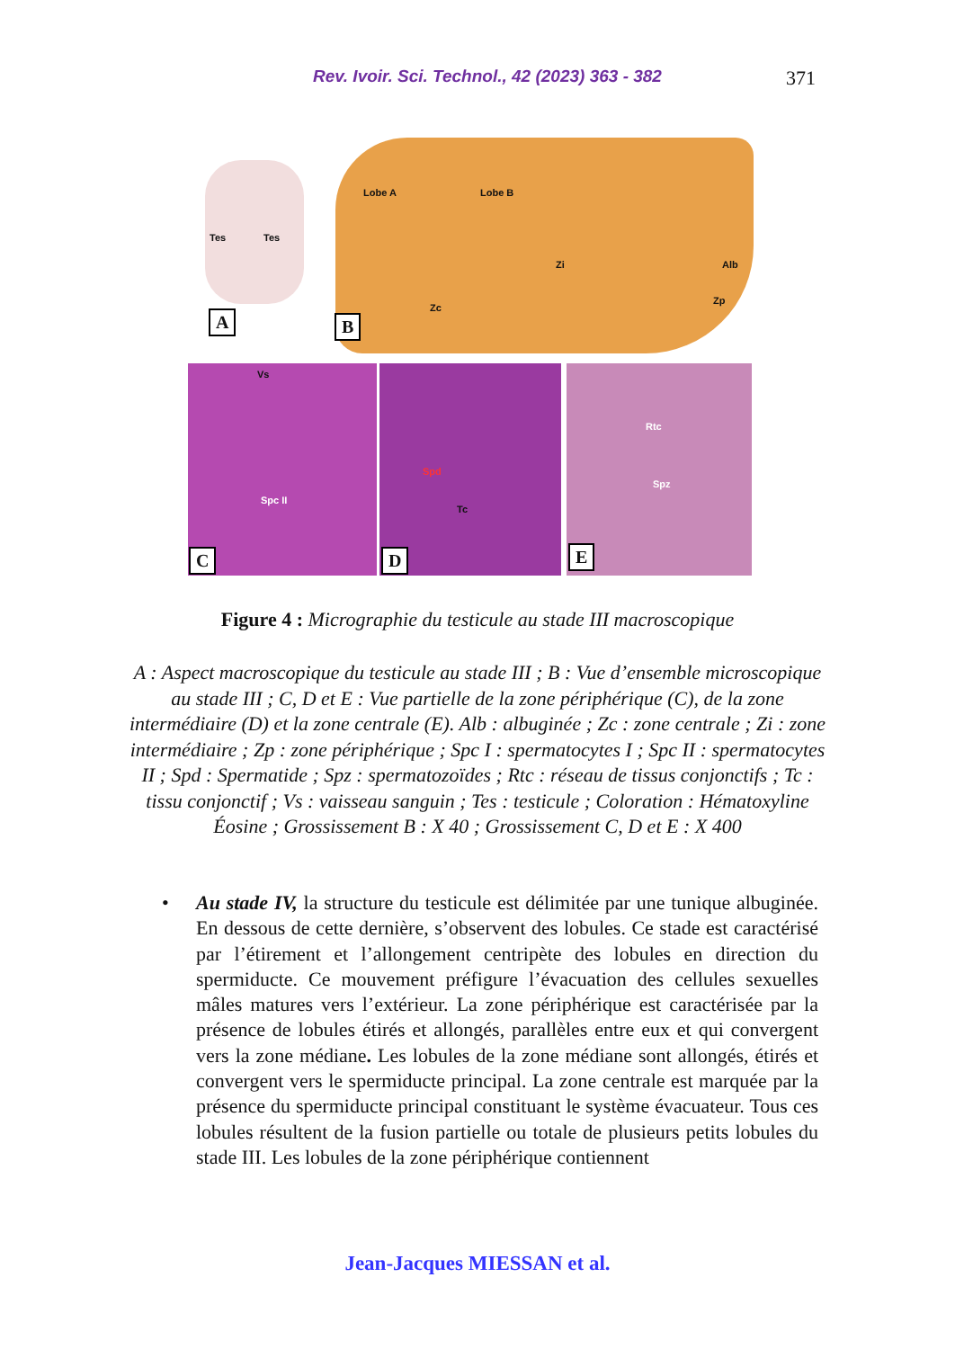Rev. Ivoir. Sci. Technol., 42 (2023) 363 - 382 371
Tes Tes
A
Lobe A Lobe B
Zi Alb
Zc
Zp
B
Vs
Spc II
Spd
Tc
Rtc
Spz
C D E
Figure 4 : Micrographie du testicule au stade III macroscopique
A : Aspect macroscopique du testicule au stade III ; B : Vue d’ensemble microscopique au stade III ; C, D et E : Vue partielle de la zone périphérique (C), de la zone intermédiaire (D) et la zone centrale (E). Alb : albuginée ; Zc : zone centrale ; Zi : zone intermédiaire ; Zp : zone périphérique ; Spc I : spermatocytes I ; Spc II : spermatocytes II ; Spd : Spermatide ; Spz : spermatozoïdes ; Rtc : réseau de tissus conjonctifs ; Tc : tissu conjonctif ; Vs : vaisseau sanguin ; Tes : testicule ; Coloration : Hématoxyline Éosine ; Grossissement B : X 40 ; Grossissement C, D et E : X 400
• Au stade IV, la structure du testicule est délimitée par une tunique albuginée. En dessous de cette dernière, s’observent des lobules. Ce stade est caractérisé par l’étirement et l’allongement centripète des lobules en direction du spermiducte. Ce mouvement préfigure l’évacuation des cellules sexuelles mâles matures vers l’extérieur. La zone périphérique est caractérisée par la présence de lobules étirés et allongés, parallèles entre eux et qui convergent vers la zone médiane. Les lobules de la zone médiane sont allongés, étirés et convergent vers le spermiducte principal. La zone centrale est marquée par la présence du spermiducte principal constituant le système évacuateur. Tous ces lobules résultent de la fusion partielle ou totale de plusieurs petits lobules du stade III. Les lobules de la zone périphérique contiennent
Jean-Jacques MIESSAN et al.